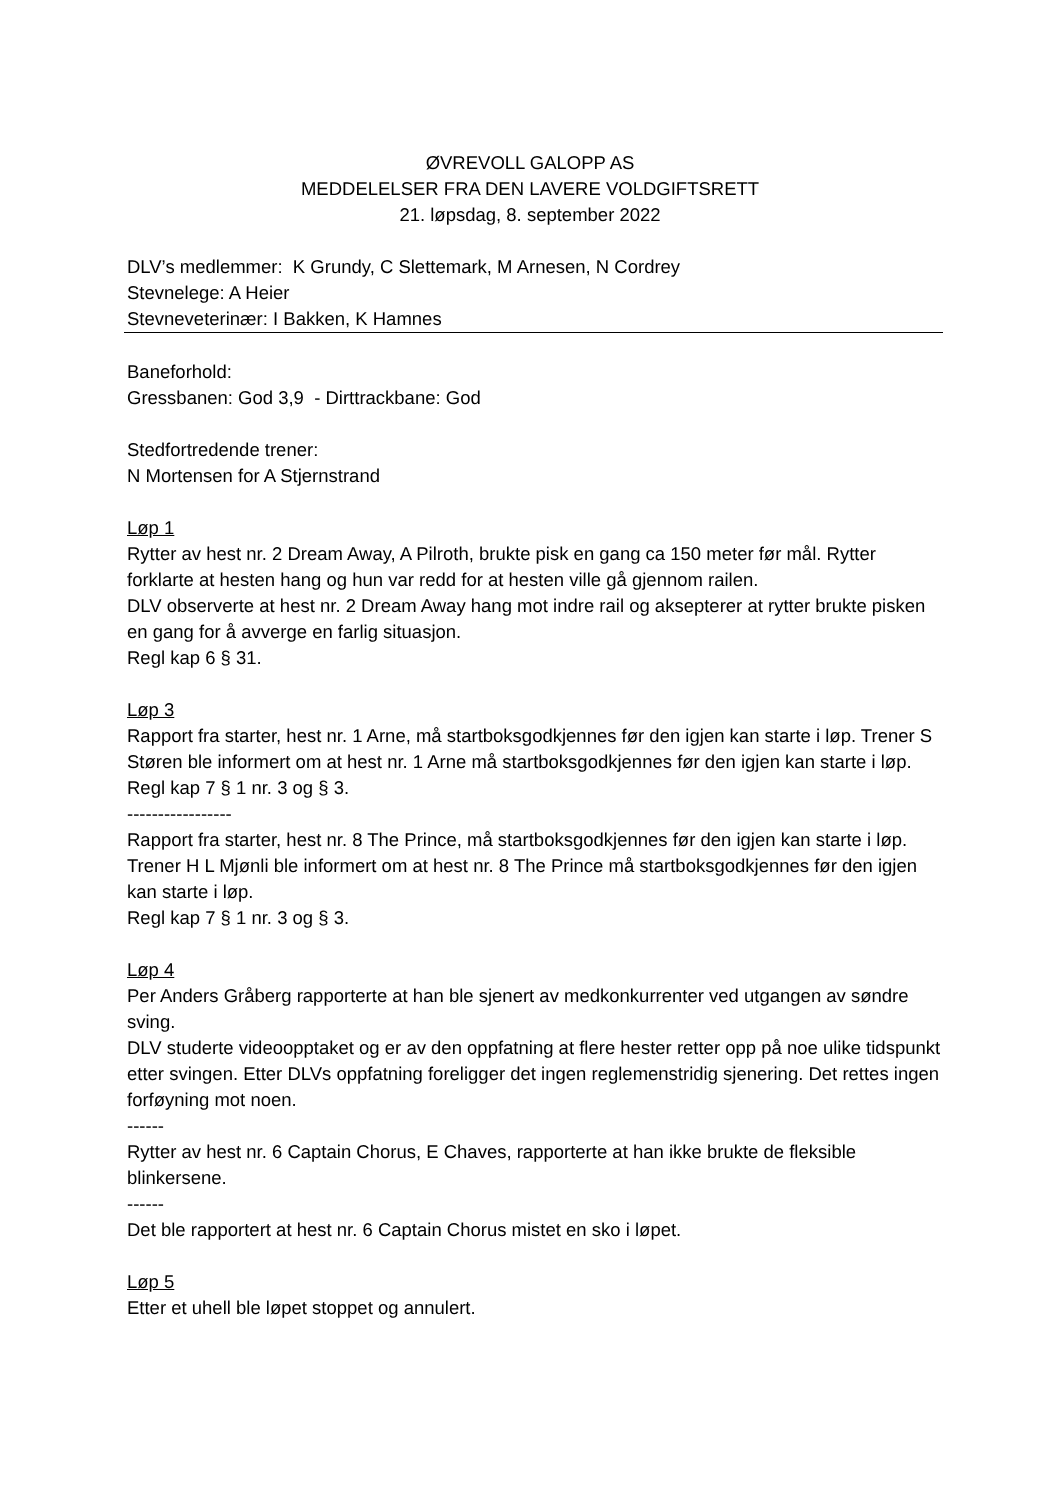ØVREVOLL GALOPP AS
MEDDELELSER FRA DEN LAVERE VOLDGIFTSRETT
21. løpsdag, 8. september 2022
DLV’s medlemmer: K Grundy, C Slettemark, M Arnesen, N Cordrey
Stevnelege: A Heier
Stevneveterinær: I Bakken, K Hamnes
Baneforhold:
Gressbanen: God 3,9 - Dirttrackbane: God
Stedfortredende trener:
N Mortensen for A Stjernstrand
Løp 1
Rytter av hest nr. 2 Dream Away, A Pilroth, brukte pisk en gang ca 150 meter før mål. Rytter forklarte at hesten hang og hun var redd for at hesten ville gå gjennom railen.
DLV observerte at hest nr. 2 Dream Away hang mot indre rail og aksepterer at rytter brukte pisken en gang for å avverge en farlig situasjon.
Regl kap 6 § 31.
Løp 3
Rapport fra starter, hest nr. 1 Arne, må startboksgodkjennes før den igjen kan starte i løp. Trener S Støren ble informert om at hest nr. 1 Arne må startboksgodkjennes før den igjen kan starte i løp.
Regl kap 7 § 1 nr. 3 og § 3.
-----------------
Rapport fra starter, hest nr. 8 The Prince, må startboksgodkjennes før den igjen kan starte i løp. Trener H L Mjønli ble informert om at hest nr. 8 The Prince må startboksgodkjennes før den igjen kan starte i løp.
Regl kap 7 § 1 nr. 3 og § 3.
Løp 4
Per Anders Gråberg rapporterte at han ble sjenert av medkonkurrenter ved utgangen av søndre sving.
DLV studerte videoopptaket og er av den oppfatning at flere hester retter opp på noe ulike tidspunkt etter svingen. Etter DLVs oppfatning foreligger det ingen reglemenstridig sjenering. Det rettes ingen forføyning mot noen.
------
Rytter av hest nr. 6 Captain Chorus, E Chaves, rapporterte at han ikke brukte de fleksible blinkersene.
------
Det ble rapportert at hest nr. 6 Captain Chorus mistet en sko i løpet.
Løp 5
Etter et uhell ble løpet stoppet og annulert.